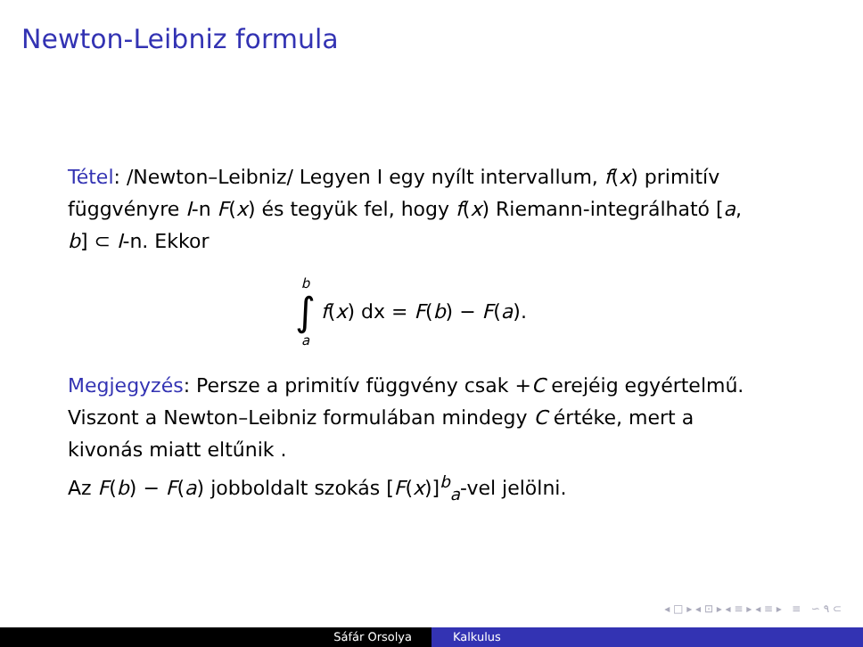Newton-Leibniz formula
Tétel: /Newton–Leibniz/ Legyen I egy nyílt intervallum, f(x) primitív függvényre I-n F(x) és tegyük fel, hogy f(x) Riemann-integrálható [a, b] ⊂ I-n. Ekkor
b
∫
a
f(x) dx = F(b) − F(a).
Megjegyzés: Persze a primitív függvény csak +C erejéig egyértelmű. Viszont a Newton–Leibniz formulában mindegy C értéke, mert a kivonás miatt eltűnik .
Az F(b) − F(a) jobboldalt szokás [F(x)]<sup>b</sup><sub>a</sub>-vel jelölni.
◂ □ ▸ ◂ ⊡ ▸ ◂ ≡ ▸ ◂ ≡ ▸ ≡ ∽ ۹ ⊂
Sáfár Orsolya Kalkulus